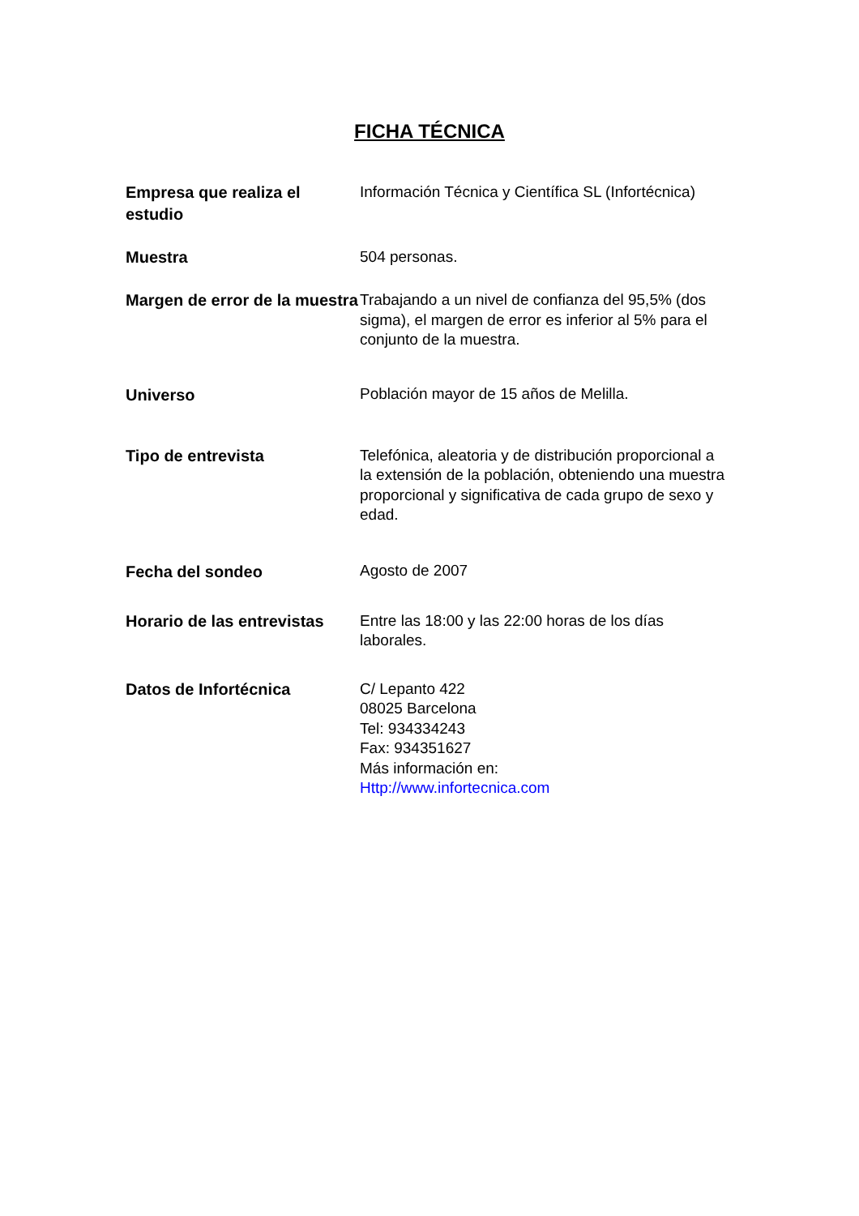FICHA TÉCNICA
| Empresa que realiza el estudio | Información Técnica y Científica SL (Infortécnica) |
| Muestra | 504 personas. |
| Margen de error de la muestra | Trabajando a un nivel de confianza del 95,5% (dos sigma), el margen de error es inferior al 5% para el conjunto de la muestra. |
| Universo | Población mayor de 15 años de Melilla. |
| Tipo de entrevista | Telefónica, aleatoria y de distribución proporcional a la extensión de la población, obteniendo una muestra proporcional y significativa de cada grupo de sexo y edad. |
| Fecha del sondeo | Agosto de 2007 |
| Horario de las entrevistas | Entre las 18:00 y las 22:00 horas de los días laborales. |
| Datos de Infortécnica | C/ Lepanto 422 08025 Barcelona Tel: 934334243 Fax: 934351627 Más información en: Http://www.infortecnica.com |